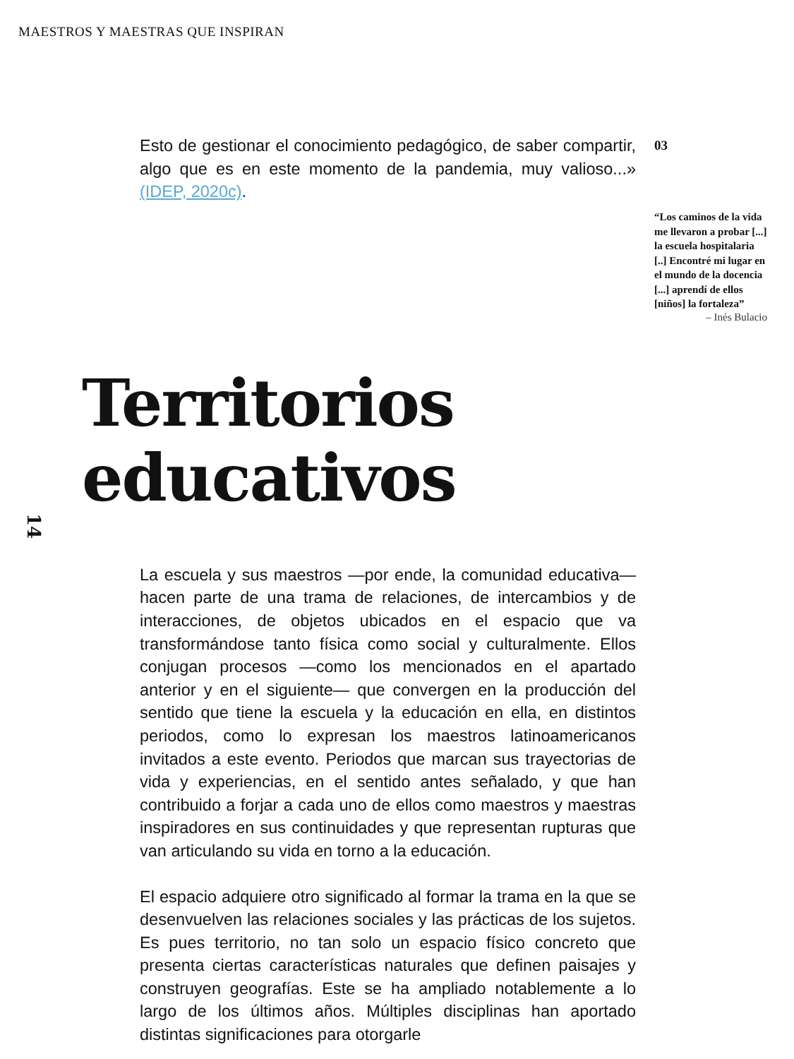MAESTROS Y MAESTRAS QUE INSPIRAN
Esto de gestionar el conocimiento pedagógico, de saber compartir, algo que es en este momento de la pandemia, muy valioso...» (IDEP, 2020c).
Territorios
educativos
La escuela y sus maestros —por ende, la comunidad educativa— hacen parte de una trama de relaciones, de intercambios y de interacciones, de objetos ubicados en el espacio que va transformándose tanto física como social y culturalmente. Ellos conjugan procesos —como los mencionados en el apartado anterior y en el siguiente— que convergen en la producción del sentido que tiene la escuela y la educación en ella, en distintos periodos, como lo expresan los maestros latinoamericanos invitados a este evento. Periodos que marcan sus trayectorias de vida y experiencias, en el sentido antes señalado, y que han contribuido a forjar a cada uno de ellos como maestros y maestras inspiradores en sus continuidades y que representan rupturas que van articulando su vida en torno a la educación.
El espacio adquiere otro significado al formar la trama en la que se desenvuelven las relaciones sociales y las prácticas de los sujetos. Es pues territorio, no tan solo un espacio físico concreto que presenta ciertas características naturales que definen paisajes y construyen geografías. Este se ha ampliado notablemente a lo largo de los últimos años. Múltiples disciplinas han aportado distintas significaciones para otorgarle
03
“Los caminos de la vida me llevaron a probar [...] la escuela hospitalaria [..] Encontré mi lugar en el mundo de la docencia [...] aprendí de ellos [niños] la fortaleza”
– Inés Bulacio
14